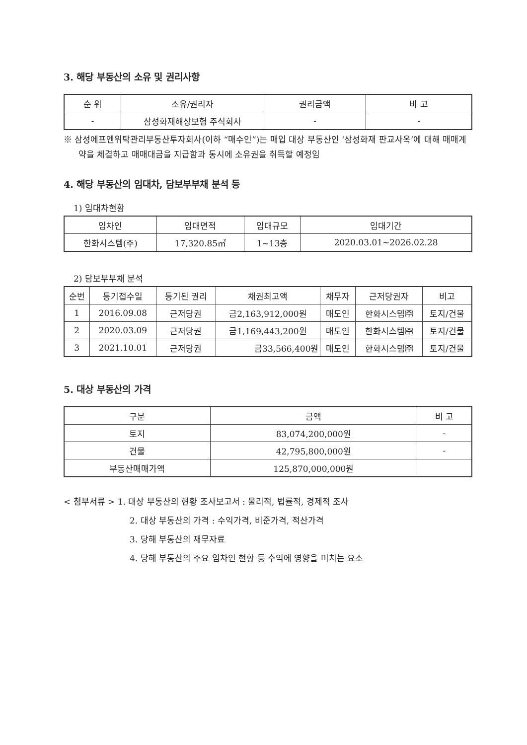3. 해당 부동산의 소유 및 권리사항
| 순 위 | 소유/권리자 | 권리금액 | 비 고 |
| --- | --- | --- | --- |
| - | 삼성화재해상보험 주식회사 | - | - |
※ 삼성에프엔위탁관리부동산투자회사(이하 “매수인”)는 매입 대상 부동산인 ‘삼성화재 판교사옥’에 대해 매매계약을 체결하고 매매대금을 지급함과 동시에 소유권을 취득할 예정임
4. 해당 부동산의 임대차, 담보부부채 분석 등
1) 임대차현황
| 임차인 | 임대면적 | 임대규모 | 임대기간 |
| --- | --- | --- | --- |
| 한화시스템(주) | 17,320.85㎡ | 1~13층 | 2020.03.01~2026.02.28 |
2) 담보부부채 분석
| 순번 | 등기접수일 | 등기된 권리 | 채권최고액 | 채무자 | 근저당권자 | 비고 |
| --- | --- | --- | --- | --- | --- | --- |
| 1 | 2016.09.08 | 근저당권 | 금2,163,912,000원 | 매도인 | 한화시스템㈜ | 토지/건물 |
| 2 | 2020.03.09 | 근저당권 | 금1,169,443,200원 | 매도인 | 한화시스템㈜ | 토지/건물 |
| 3 | 2021.10.01 | 근저당권 | 금33,566,400원 | 매도인 | 한화시스템㈜ | 토지/건물 |
5. 대상 부동산의 가격
| 구분 | 금액 | 비 고 |
| --- | --- | --- |
| 토지 | 83,074,200,000원 | - |
| 건물 | 42,795,800,000원 | - |
| 부동산매매가액 | 125,870,000,000원 | |
< 첨부서류 > 1. 대상 부동산의 현황 조사보고서 : 물리적, 법률적, 경제적 조사
2. 대상 부동산의 가격 : 수익가격, 비준가격, 적산가격
3. 당해 부동산의 재무자료
4. 당해 부동산의 주요 임차인 현황 등 수익에 영향을 미치는 요소